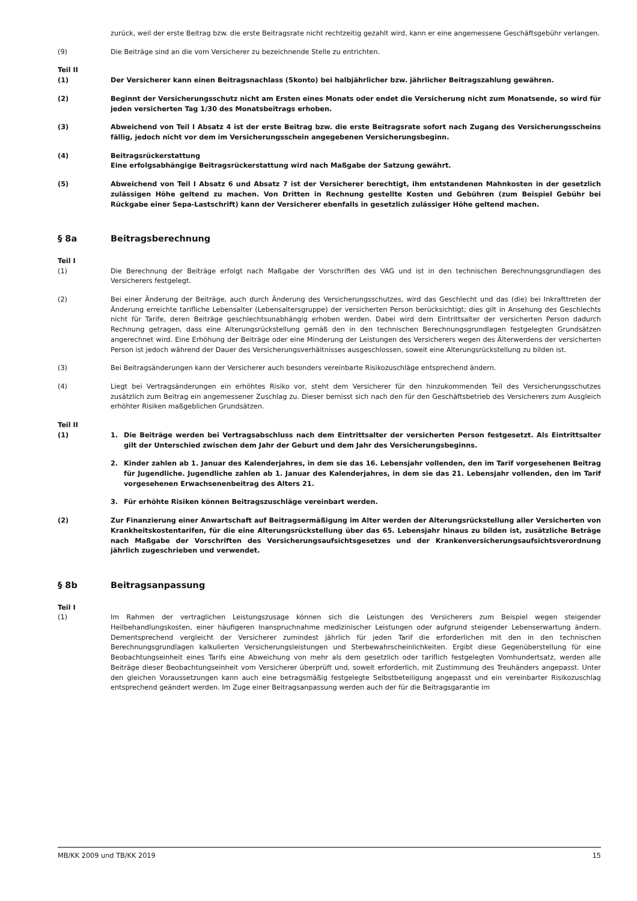zurück, weil der erste Beitrag bzw. die erste Beitragsrate nicht rechtzeitig gezahlt wird, kann er eine angemessene Geschäftsgebühr verlangen.
(9) Die Beiträge sind an die vom Versicherer zu bezeichnende Stelle zu entrichten.
Teil II
(1) Der Versicherer kann einen Beitragsnachlass (Skonto) bei halbjährlicher bzw. jährlicher Beitragszahlung gewähren.
(2) Beginnt der Versicherungsschutz nicht am Ersten eines Monats oder endet die Versicherung nicht zum Monatsende, so wird für jeden versicherten Tag 1/30 des Monatsbeitrags erhoben.
(3) Abweichend von Teil I Absatz 4 ist der erste Beitrag bzw. die erste Beitragsrate sofort nach Zugang des Versicherungsscheins fällig, jedoch nicht vor dem im Versicherungsschein angegebenen Versicherungsbeginn.
(4) Beitragsrückerstattung
Eine erfolgsabhängige Beitragsrückerstattung wird nach Maßgabe der Satzung gewährt.
(5) Abweichend von Teil I Absatz 6 und Absatz 7 ist der Versicherer berechtigt, ihm entstandenen Mahnkosten in der gesetzlich zulässigen Höhe geltend zu machen. Von Dritten in Rechnung gestellte Kosten und Gebühren (zum Beispiel Gebühr bei Rückgabe einer Sepa-Lastschrift) kann der Versicherer ebenfalls in gesetzlich zulässiger Höhe geltend machen.
§ 8a Beitragsberechnung
Teil I
(1) Die Berechnung der Beiträge erfolgt nach Maßgabe der Vorschriften des VAG und ist in den technischen Berechnungsgrundlagen des Versicherers festgelegt.
(2) Bei einer Änderung der Beiträge, auch durch Änderung des Versicherungsschutzes, wird das Geschlecht und das (die) bei Inkrafttreten der Änderung erreichte tarifliche Lebensalter (Lebensaltersgruppe) der versicherten Person berücksichtigt; dies gilt in Ansehung des Geschlechts nicht für Tarife, deren Beiträge geschlechtsunabhängig erhoben werden. Dabei wird dem Eintrittsalter der versicherten Person dadurch Rechnung getragen, dass eine Alterungsrückstellung gemäß den in den technischen Berechnungsgrundlagen festgelegten Grundsätzen angerechnet wird. Eine Erhöhung der Beiträge oder eine Minderung der Leistungen des Versicherers wegen des Älterwerdens der versicherten Person ist jedoch während der Dauer des Versicherungsverhältnisses ausgeschlossen, soweit eine Alterungsrückstellung zu bilden ist.
(3) Bei Beitragsänderungen kann der Versicherer auch besonders vereinbarte Risikozuschläge entsprechend ändern.
(4) Liegt bei Vertragsänderungen ein erhöhtes Risiko vor, steht dem Versicherer für den hinzukommenden Teil des Versicherungsschutzes zusätzlich zum Beitrag ein angemessener Zuschlag zu. Dieser bemisst sich nach den für den Geschäftsbetrieb des Versicherers zum Ausgleich erhöhter Risiken maßgeblichen Grundsätzen.
Teil II
(1) 1. Die Beiträge werden bei Vertragsabschluss nach dem Eintrittsalter der versicherten Person festgesetzt. Als Eintrittsalter gilt der Unterschied zwischen dem Jahr der Geburt und dem Jahr des Versicherungsbeginns.
2. Kinder zahlen ab 1. Januar des Kalenderjahres, in dem sie das 16. Lebensjahr vollenden, den im Tarif vorgesehenen Beitrag für Jugendliche. Jugendliche zahlen ab 1. Januar des Kalenderjahres, in dem sie das 21. Lebensjahr vollenden, den im Tarif vorgesehenen Erwachsenenbeitrag des Alters 21.
3. Für erhöhte Risiken können Beitragszuschläge vereinbart werden.
(2) Zur Finanzierung einer Anwartschaft auf Beitragsermäßigung im Alter werden der Alterungsrückstellung aller Versicherten von Krankheitskostentarifen, für die eine Alterungsrückstellung über das 65. Lebensjahr hinaus zu bilden ist, zusätzliche Beträge nach Maßgabe der Vorschriften des Versicherungsaufsichtsgesetzes und der Krankenversicherungsaufsichtsverordnung jährlich zugeschrieben und verwendet.
§ 8b Beitragsanpassung
Teil I
(1) Im Rahmen der vertraglichen Leistungszusage können sich die Leistungen des Versicherers zum Beispiel wegen steigender Heilbehandlungskosten, einer häufigeren Inanspruchnahme medizinischer Leistungen oder aufgrund steigender Lebenserwartung ändern. Dementsprechend vergleicht der Versicherer zumindest jährlich für jeden Tarif die erforderlichen mit den in den technischen Berechnungsgrundlagen kalkulierten Versicherungsleistungen und Sterbewahrscheinlichkeiten. Ergibt diese Gegenüberstellung für eine Beobachtungseinheit eines Tarifs eine Abweichung von mehr als dem gesetzlich oder tariflich festgelegten Vomhundertsatz, werden alle Beiträge dieser Beobachtungseinheit vom Versicherer überprüft und, soweit erforderlich, mit Zustimmung des Treuhänders angepasst. Unter den gleichen Voraussetzungen kann auch eine betragsmäßig festgelegte Selbstbeteiligung angepasst und ein vereinbarter Risikozuschlag entsprechend geändert werden. Im Zuge einer Beitragsanpassung werden auch der für die Beitragsgarantie im
MB/KK 2009 und TB/KK 2019 15